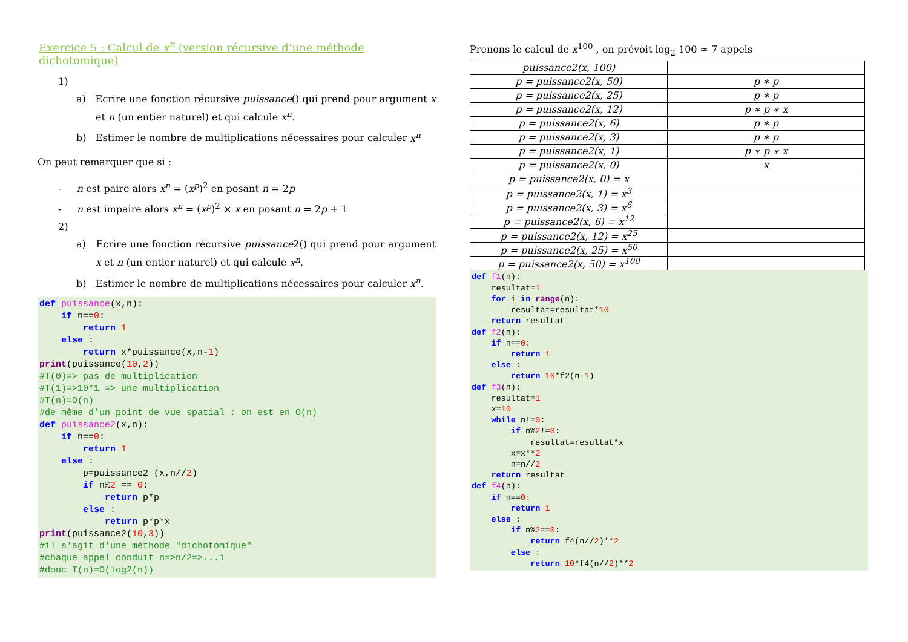Exercice 5 : Calcul de x<sup>n</sup> (version récursive d’une méthode dichotomique)
1)
a) Ecrire une fonction récursive puissance() qui prend pour argument x et n (un entier naturel) et qui calcule x<sup>n</sup>.
b) Estimer le nombre de multiplications nécessaires pour calculer x<sup>n</sup>
On peut remarquer que si :
- n est paire alors x<sup>n</sup> = (x<sup>p</sup>)<sup>2</sup> en posant n = 2p
- n est impaire alors x<sup>n</sup> = (x<sup>p</sup>)<sup>2</sup> × x en posant n = 2p + 1
2)
a) Ecrire une fonction récursive puissance2() qui prend pour argument x et n (un entier naturel) et qui calcule x<sup>n</sup>.
b) Estimer le nombre de multiplications nécessaires pour calculer x<sup>n</sup>.
def puissance(x,n):
    if n==0:
        return 1
    else :
        return x*puissance(x,n-1)
print(puissance(10,2))
#T(0)=> pas de multiplication
#T(1)=>10*1 => une multiplication
#T(n)=O(n)
#de même d’un point de vue spatial : on est en O(n)
def puissance2(x,n):
    if n==0:
        return 1
    else :
        p=puissance2 (x,n//2)
        if n%2 == 0:
            return p*p
        else :
            return p*p*x
print(puissance2(10,3))
#il s'agit d'une méthode "dichotomique"
#chaque appel conduit n=>n/2=>...1
#donc T(n)=O(log2(n))
Prenons le calcul de x<sup>100</sup> , on prévoit log<sub>2</sub> 100 ≈ 7 appels
| puissance2(x, 100) | |
| p = puissance2(x, 50) | p ∗ p |
| p = puissance2(x, 25) | p ∗ p |
| p = puissance2(x, 12) | p ∗ p ∗ x |
| p = puissance2(x, 6) | p ∗ p |
| p = puissance2(x, 3) | p ∗ p |
| p = puissance2(x, 1) | p ∗ p ∗ x |
| p = puissance2(x, 0) | x |
| p = puissance2(x, 0) = x | |
| p = puissance2(x, 1) = x<sup>3</sup> | |
| p = puissance2(x, 3) = x<sup>6</sup> | |
| p = puissance2(x, 6) = x<sup>12</sup> | |
| p = puissance2(x, 12) = x<sup>25</sup> | |
| p = puissance2(x, 25) = x<sup>50</sup> | |
| p = puissance2(x, 50) = x<sup>100</sup> | |
def f1(n):
    resultat=1
    for i in range(n):
        resultat=resultat*10
    return resultat
def f2(n):
    if n==0:
        return 1
    else :
        return 10*f2(n-1)
def f3(n):
    resultat=1
    x=10
    while n!=0:
        if n%2!=0:
            resultat=resultat*x
        x=x**2
        n=n//2
    return resultat
def f4(n):
    if n==0:
        return 1
    else :
        if n%2==0:
            return f4(n//2)**2
        else :
            return 10*f4(n//2)**2